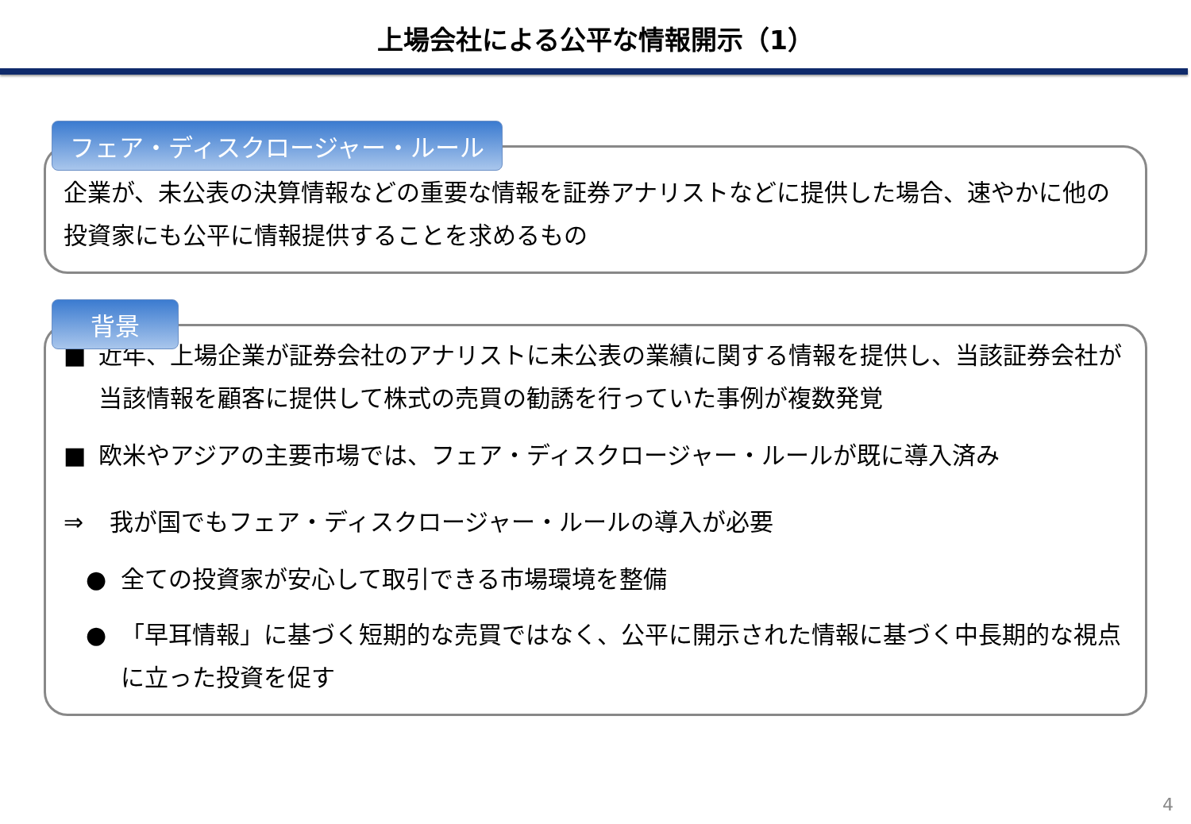上場会社による公平な情報開示（1）
フェア・ディスクロージャー・ルール
企業が、未公表の決算情報などの重要な情報を証券アナリストなどに提供した場合、速やかに他の投資家にも公平に情報提供することを求めるもの
背景
■ 近年、上場企業が証券会社のアナリストに未公表の業績に関する情報を提供し、当該証券会社が当該情報を顧客に提供して株式の売買の勧誘を行っていた事例が複数発覚
■ 欧米やアジアの主要市場では、フェア・ディスクロージャー・ルールが既に導入済み
⇒ 我が国でもフェア・ディスクロージャー・ルールの導入が必要
● 全ての投資家が安心して取引できる市場環境を整備
● 「早耳情報」に基づく短期的な売買ではなく、公平に開示された情報に基づく中長期的な視点に立った投資を促す
4